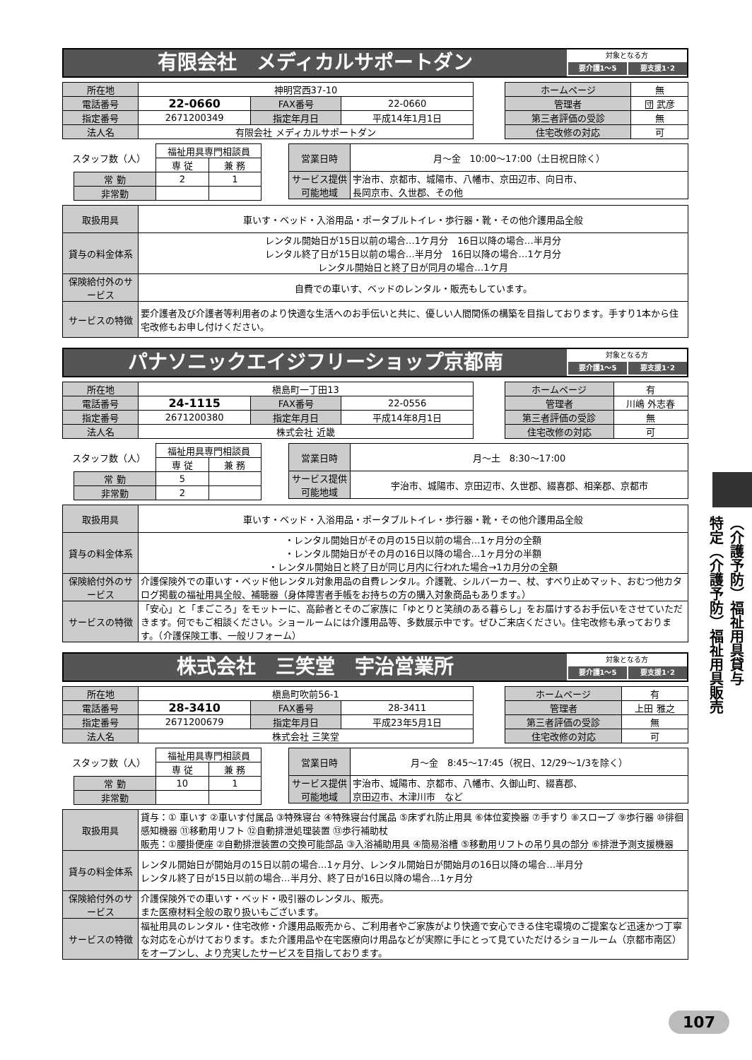有限会社　メディカルサポートダン
対象となる方
要介護1～5 要支援1･2
| 所在地 | 神明宮西37-10 | | |
| 電話番号 | 22-0660 | FAX番号 | 22-0660 |
| 指定番号 | 2671200349 | 指定年月日 | 平成14年1月1日 |
| 法人名 | 有限会社 メディカルサポートダン | | |
| ホームページ | 無 |
| 管理者 | 団 武彦 |
| 第三者評価の受診 | 無 |
| 住宅改修の対応 | 可 |
| スタッフ数（人） | | 福祉用具専門相談員 | |
| | | 専 従 | 兼 務 |
| | 常 勤 | 2 | 1 |
| | 非常勤 | | |
| 営業日時 | 月～金 10:00～17:00（土日祝日除く） |
| サービス提供可能地域 | 宇治市、京都市、城陽市、八幡市、京田辺市、向日市、 長岡京市、久世郡、その他 |
| 取扱用具 | 車いす・ベッド・入浴用品・ポータブルトイレ・歩行器・靴・その他介護用品全般 |
| 貸与の料金体系 | レンタル開始日が15日以前の場合…1ケ月分 16日以降の場合…半月分 レンタル終了日が15日以前の場合…半月分 16日以降の場合…1ケ月分 レンタル開始日と終了日が同月の場合…1ケ月 |
| 保険給付外のサービス | 自費での車いす、ベッドのレンタル・販売もしています。 |
| サービスの特徴 | 要介護者及び介護者等利用者のより快適な生活へのお手伝いと共に、優しい人間関係の構築を目指しております。手すり1本から住宅改修もお申し付けください。 |
パナソニックエイジフリーショップ京都南
対象となる方
要介護1～5 要支援1･2
| 所在地 | 槇島町一丁田13 | | |
| 電話番号 | 24-1115 | FAX番号 | 22-0556 |
| 指定番号 | 2671200380 | 指定年月日 | 平成14年8月1日 |
| 法人名 | 株式会社 近畿 | | |
| ホームページ | 有 |
| 管理者 | 川嶋 外志春 |
| 第三者評価の受診 | 無 |
| 住宅改修の対応 | 可 |
| スタッフ数（人） | | 福祉用具専門相談員 | |
| | | 専 従 | 兼 務 |
| | 常 勤 | 5 | |
| | 非常勤 | 2 | |
| 営業日時 | 月～土 8:30～17:00 |
| サービス提供可能地域 | 宇治市、城陽市、京田辺市、久世郡、綴喜郡、相楽郡、京都市 |
| 取扱用具 | 車いす・ベッド・入浴用品・ポータブルトイレ・歩行器・靴・その他介護用品全般 |
| 貸与の料金体系 | ・レンタル開始日がその月の15日以前の場合…1ヶ月分の全額 ・レンタル開始日がその月の16日以降の場合…1ヶ月分の半額 ・レンタル開始日と終了日が同じ月内に行われた場合→1カ月分の全額 |
| 保険給付外のサービス | 介護保険外での車いす・ベッド他レンタル対象用品の自費レンタル。介護靴、シルバーカー、杖、すべり止めマット、おむつ他カタログ掲載の福祉用具全般、補聴器（身体障害者手帳をお持ちの方の購入対象商品もあります。） |
| サービスの特徴 | 「安心」と「まごころ」をモットーに、高齢者とそのご家族に「ゆとりと笑顔のある暮らし」をお届けするお手伝いをさせていただきます。何でもご相談ください。ショールームには介護用品等、多数展示中です。ぜひご来店ください。住宅改修も承っております。（介護保険工事、一般リフォーム） |
株式会社　三笑堂　宇治営業所
対象となる方
要介護1～5 要支援1･2
| 所在地 | 槇島町吹前56-1 | | |
| 電話番号 | 28-3410 | FAX番号 | 28-3411 |
| 指定番号 | 2671200679 | 指定年月日 | 平成23年5月1日 |
| 法人名 | 株式会社 三笑堂 | | |
| ホームページ | 有 |
| 管理者 | 上田 雅之 |
| 第三者評価の受診 | 無 |
| 住宅改修の対応 | 可 |
| スタッフ数（人） | | 福祉用具専門相談員 | |
| | | 専 従 | 兼 務 |
| | 常 勤 | 10 | 1 |
| | 非常勤 | | |
| 営業日時 | 月～金 8:45～17:45（祝日、12/29～1/3を除く） |
| サービス提供可能地域 | 宇治市、城陽市、京都市、八幡市、久御山町、綴喜郡、 京田辺市、木津川市 など |
| 取扱用具 | 貸与：① 車いす ②車いす付属品 ③特殊寝台 ④特殊寝台付属品 ⑤床ずれ防止用具 ⑥体位変換器 ⑦手すり ⑧スロープ ⑨歩行器 ⑩徘徊感知機器 ⑪移動用リフト ⑫自動排泄処理装置 ⑬歩行補助杖 販売：①腰掛便座 ②自動排泄装置の交換可能部品 ③入浴補助用具 ④簡易浴槽 ⑤移動用リフトの吊り具の部分 ⑥排泄予測支援機器 |
| 貸与の料金体系 | レンタル開始日が開始月の15日以前の場合…1ヶ月分、レンタル開始日が開始月の16日以降の場合…半月分 レンタル終了日が15日以前の場合…半月分、終了日が16日以降の場合…1ヶ月分 |
| 保険給付外のサービス | 介護保険外での車いす・ベッド・吸引器のレンタル、販売。 また医療材料全般の取り扱いもございます。 |
| サービスの特徴 | 福祉用具のレンタル・住宅改修・介護用品販売から、ご利用者やご家族がより快適で安心できる住宅環境のご提案など迅速かつ丁寧な対応を心がけております。また介護用品や在宅医療向け用品などが実際に手にとって見ていただけるショールーム（京都市南区）をオープンし、より充実したサービスを目指しております。 |
（介護予防）福祉用具貸与
特定（介護予防）福祉用具販売
107